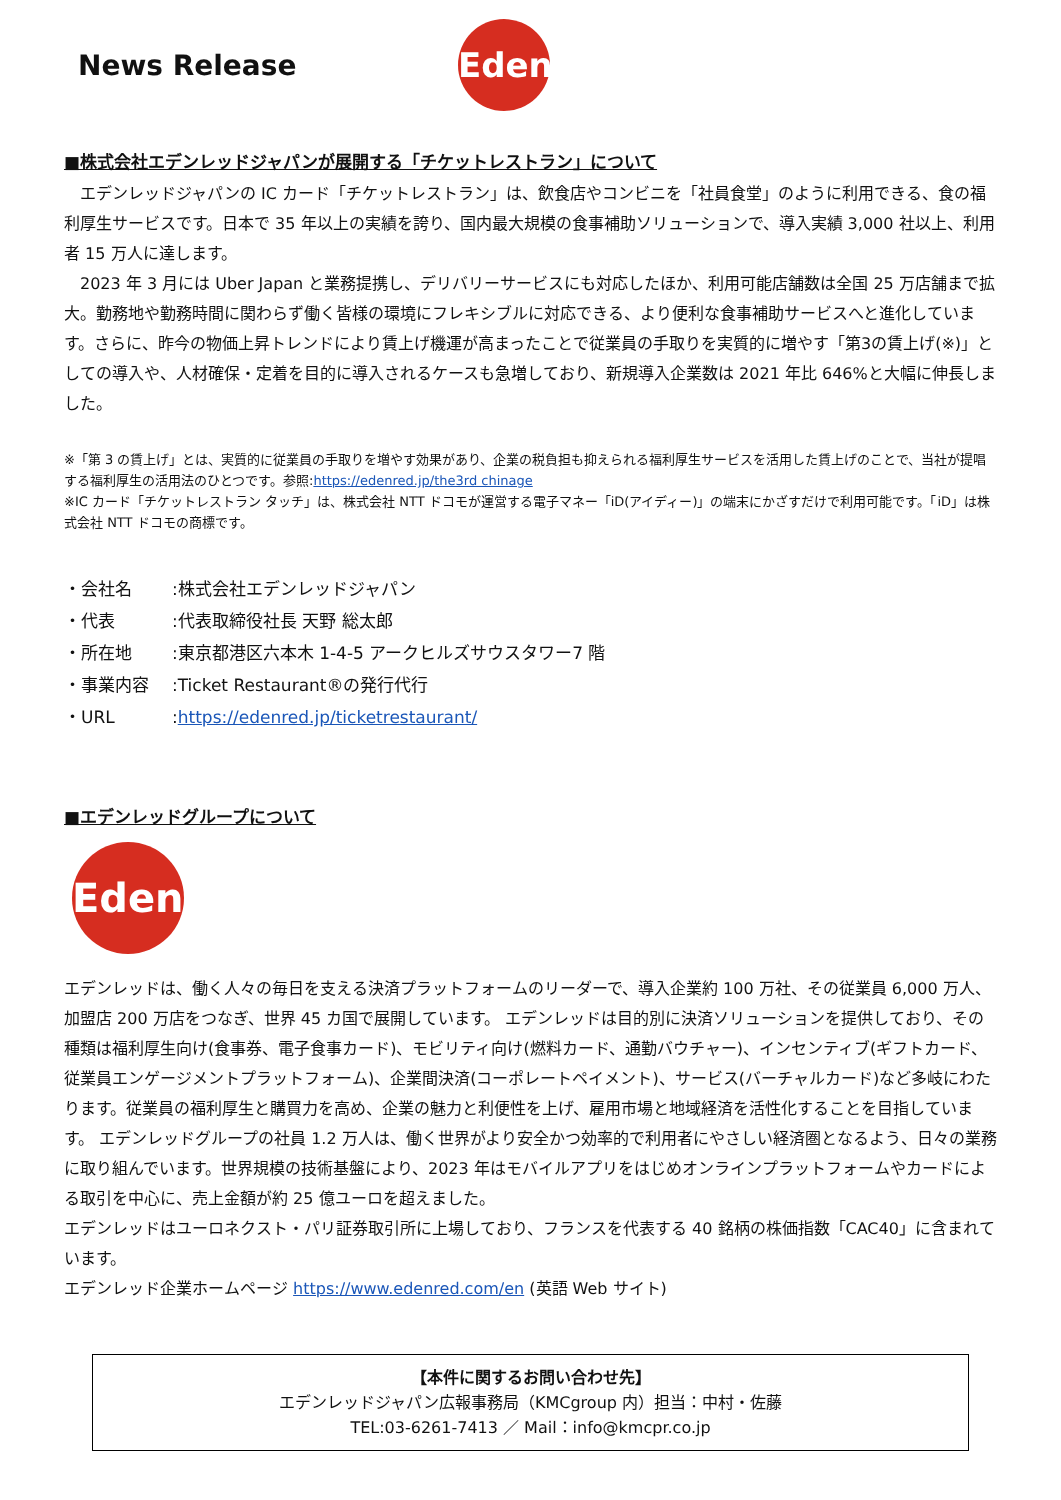News Release
Edenred
■株式会社エデンレッドジャパンが展開する「チケットレストラン」について
　エデンレッドジャパンの IC カード「チケットレストラン」は、飲食店やコンビニを「社員食堂」のように利用できる、食の福利厚生サービスです。日本で 35 年以上の実績を誇り、国内最大規模の食事補助ソリューションで、導入実績 3,000 社以上、利用者 15 万人に達します。
　2023 年 3 月には Uber Japan と業務提携し、デリバリーサービスにも対応したほか、利用可能店舗数は全国 25 万店舗まで拡大。勤務地や勤務時間に関わらず働く皆様の環境にフレキシブルに対応できる、より便利な食事補助サービスへと進化しています。さらに、昨今の物価上昇トレンドにより賃上げ機運が高まったことで従業員の手取りを実質的に増やす「第3の賃上げ(※)」としての導入や、人材確保・定着を目的に導入されるケースも急増しており、新規導入企業数は 2021 年比 646%と大幅に伸長しました。
※「第 3 の賃上げ」とは、実質的に従業員の手取りを増やす効果があり、企業の税負担も抑えられる福利厚生サービスを活用した賃上げのことで、当社が提唱する福利厚生の活用法のひとつです。参照:https://edenred.jp/the3rd chinage
※IC カード「チケットレストラン タッチ」は、株式会社 NTT ドコモが運営する電子マネー「iD(アイディー)」の端末にかざすだけで利用可能です。「iD」は株式会社 NTT ドコモの商標です。
・会社名:株式会社エデンレッドジャパン
・代表:代表取締役社長 天野 総太郎
・所在地:東京都港区六本木 1-4-5 アークヒルズサウスタワー7 階
・事業内容:Ticket Restaurant®の発行代行
・URL:https://edenred.jp/ticketrestaurant/
■エデンレッドグループについて
Edenred
エデンレッドは、働く人々の毎日を支える決済プラットフォームのリーダーで、導入企業約 100 万社、その従業員 6,000 万人、加盟店 200 万店をつなぎ、世界 45 カ国で展開しています。 エデンレッドは目的別に決済ソリューションを提供しており、その種類は福利厚生向け(食事券、電子食事カード)、モビリティ向け(燃料カード、通勤バウチャー)、インセンティブ(ギフトカード、従業員エンゲージメントプラットフォーム)、企業間決済(コーポレートペイメント)、サービス(バーチャルカード)など多岐にわたります。従業員の福利厚生と購買力を高め、企業の魅力と利便性を上げ、雇用市場と地域経済を活性化することを目指しています。 エデンレッドグループの社員 1.2 万人は、働く世界がより安全かつ効率的で利用者にやさしい経済圏となるよう、日々の業務に取り組んでいます。世界規模の技術基盤により、2023 年はモバイルアプリをはじめオンラインプラットフォームやカードによる取引を中心に、売上金額が約 25 億ユーロを超えました。
エデンレッドはユーロネクスト・パリ証券取引所に上場しており、フランスを代表する 40 銘柄の株価指数「CAC40」に含まれています。
エデンレッド企業ホームページ https://www.edenred.com/en (英語 Web サイト)
【本件に関するお問い合わせ先】
エデンレッドジャパン広報事務局（KMCgroup 内）担当：中村・佐藤
TEL:03-6261-7413 ／ Mail：info@kmcpr.co.jp